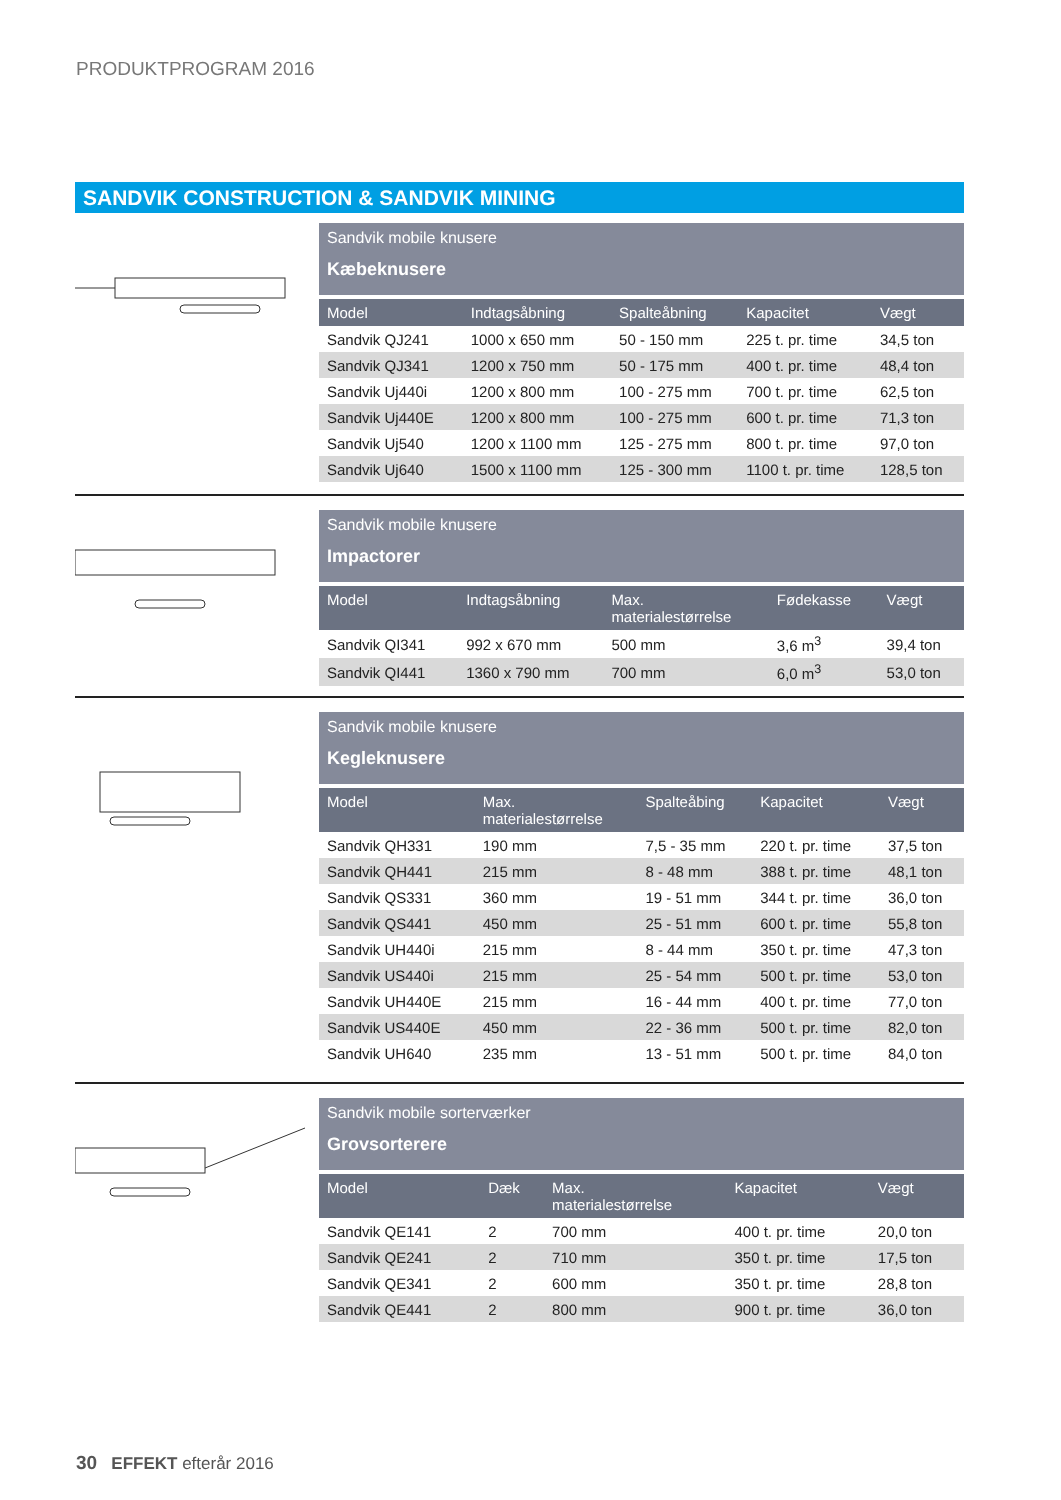PRODUKTPROGRAM 2016
SANDVIK CONSTRUCTION & SANDVIK MINING
Sandvik mobile knusere
Kæbeknusere
| Model | Indtagsåbning | Spalteåbning | Kapacitet | Vægt |
| --- | --- | --- | --- | --- |
| Sandvik QJ241 | 1000 x 650 mm | 50 - 150 mm | 225 t. pr. time | 34,5 ton |
| Sandvik QJ341 | 1200 x 750 mm | 50 - 175 mm | 400 t. pr. time | 48,4 ton |
| Sandvik Uj440i | 1200 x 800 mm | 100 - 275 mm | 700 t. pr. time | 62,5 ton |
| Sandvik Uj440E | 1200 x 800 mm | 100 - 275 mm | 600 t. pr. time | 71,3 ton |
| Sandvik Uj540 | 1200 x 1100 mm | 125 - 275 mm | 800 t. pr. time | 97,0 ton |
| Sandvik Uj640 | 1500 x 1100 mm | 125 - 300 mm | 1100 t. pr. time | 128,5 ton |
Sandvik mobile knusere
Impactorer
| Model | Indtagsåbning | Max. materialestørrelse | Fødekasse | Vægt |
| --- | --- | --- | --- | --- |
| Sandvik QI341 | 992 x 670 mm | 500 mm | 3,6 m<sup>3</sup> | 39,4 ton |
| Sandvik QI441 | 1360 x 790 mm | 700 mm | 6,0 m<sup>3</sup> | 53,0 ton |
Sandvik mobile knusere
Kegleknusere
| Model | Max. materialestørrelse | Spalteåbing | Kapacitet | Vægt |
| --- | --- | --- | --- | --- |
| Sandvik QH331 | 190 mm | 7,5 - 35 mm | 220 t. pr. time | 37,5 ton |
| Sandvik QH441 | 215 mm | 8 - 48 mm | 388 t. pr. time | 48,1 ton |
| Sandvik QS331 | 360 mm | 19 - 51 mm | 344 t. pr. time | 36,0 ton |
| Sandvik QS441 | 450 mm | 25 - 51 mm | 600 t. pr. time | 55,8 ton |
| Sandvik UH440i | 215 mm | 8 - 44 mm | 350 t. pr. time | 47,3 ton |
| Sandvik US440i | 215 mm | 25 - 54 mm | 500 t. pr. time | 53,0 ton |
| Sandvik UH440E | 215 mm | 16 - 44 mm | 400 t. pr. time | 77,0 ton |
| Sandvik US440E | 450 mm | 22 - 36 mm | 500 t. pr. time | 82,0 ton |
| Sandvik UH640 | 235 mm | 13 - 51 mm | 500 t. pr. time | 84,0 ton |
Sandvik mobile sorterværker
Grovsorterere
| Model | Dæk | Max. materialestørrelse | Kapacitet | Vægt |
| --- | --- | --- | --- | --- |
| Sandvik QE141 | 2 | 700 mm | 400 t. pr. time | 20,0 ton |
| Sandvik QE241 | 2 | 710 mm | 350 t. pr. time | 17,5 ton |
| Sandvik QE341 | 2 | 600 mm | 350 t. pr. time | 28,8 ton |
| Sandvik QE441 | 2 | 800 mm | 900 t. pr. time | 36,0 ton |
30 EFFEKT efterår 2016